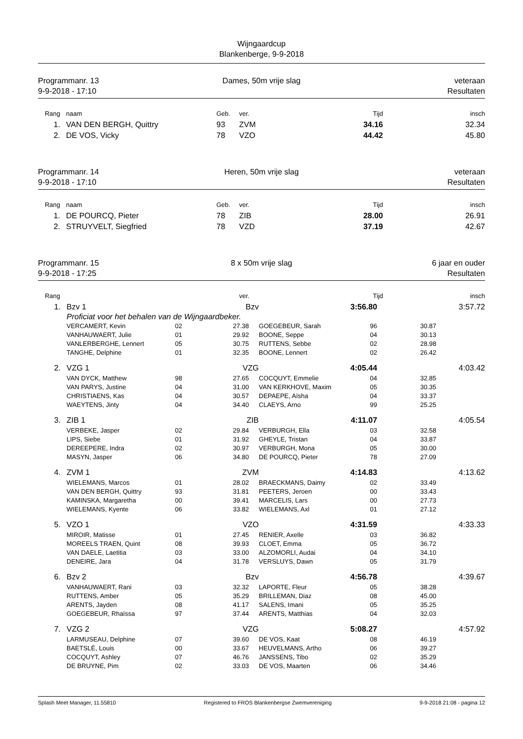Wijngaardcup
Blankenberge, 9-9-2018
Programmanr. 13
9-9-2018 - 17:10
Dames, 50m vrije slag
veteraan
Resultaten
| Rang | | naam | Geb. | ver. | Tijd | insch |
| --- | --- | --- | --- | --- | --- | --- |
| 1. | | VAN DEN BERGH, Quittry | 93 | ZVM | 34.16 | 32.34 |
| 2. | | DE VOS, Vicky | 78 | VZO | 44.42 | 45.80 |
Programmanr. 14
9-9-2018 - 17:10
Heren, 50m vrije slag
veteraan
Resultaten
| Rang | | naam | Geb. | ver. | Tijd | insch |
| --- | --- | --- | --- | --- | --- | --- |
| 1. | | DE POURCQ, Pieter | 78 | ZIB | 28.00 | 26.91 |
| 2. | | STRUYVELT, Siegfried | 78 | VZD | 37.19 | 42.67 |
Programmanr. 15
9-9-2018 - 17:25
8 x 50m vrije slag
6 jaar en ouder
Resultaten
| Rang | | | ver. | Tijd | insch |
| --- | --- | --- | --- | --- | --- |
| 1. | Bzv 1 | | Bzv | | 3:56.80 | | 3:57.72 | |
| | Proficiat voor het behalen van de Wijngaardbeker. | | | | | | | |
| | VERCAMERT, Kevin | 02 | 27.38 | | GOEGEBEUR, Sarah | 96 | 30.87 | |
| | VANHAUWAERT, Julie | 01 | 29.92 | | BOONE, Seppe | 04 | 30.13 | |
| | VANLERBERGHE, Lennert | 05 | 30.75 | | RUTTENS, Sebbe | 02 | 28.98 | |
| | TANGHE, Delphine | 01 | 32.35 | | BOONE, Lennert | 02 | 26.42 | |
| 2. | VZG 1 | | VZG | | 4:05.44 | | 4:03.42 | |
| | VAN DYCK, Matthew | 98 | 27.65 | | COCQUYT, Emmelie | 04 | 32.85 | |
| | VAN PARYS, Justine | 04 | 31.00 | | VAN KERKHOVE, Maxim | 05 | 30.35 | |
| | CHRISTIAENS, Kas | 04 | 30.57 | | DEPAEPE, Aïsha | 04 | 33.37 | |
| | WAEYTENS, Jinty | 04 | 34.40 | | CLAEYS, Arno | 99 | 25.25 | |
| 3. | ZIB 1 | | ZIB | | 4:11.07 | | 4:05.54 | |
| | VERBEKE, Jasper | 02 | 29.84 | | VERBURGH, Ella | 03 | 32.58 | |
| | LIPS, Siebe | 01 | 31.92 | | GHEYLE, Tristan | 04 | 33.87 | |
| | DEREEPERE, Indra | 02 | 30.97 | | VERBURGH, Mona | 05 | 30.00 | |
| | MASYN, Jasper | 06 | 34.80 | | DE POURCQ, Pieter | 78 | 27.09 | |
| 4. | ZVM 1 | | ZVM | | 4:14.83 | | 4:13.62 | |
| | WIELEMANS, Marcos | 01 | 28.02 | | BRAECKMANS, Daimy | 02 | 33.49 | |
| | VAN DEN BERGH, Quittry | 93 | 31.81 | | PEETERS, Jeroen | 00 | 33.43 | |
| | KAMINSKA, Margaretha | 00 | 39.41 | | MARCELIS, Lars | 00 | 27.73 | |
| | WIELEMANS, Kyente | 06 | 33.82 | | WIELEMANS, Axl | 01 | 27.12 | |
| 5. | VZO 1 | | VZO | | 4:31.59 | | 4:33.33 | |
| | MIROIR, Matisse | 01 | 27.45 | | RENIER, Axelle | 03 | 36.82 | |
| | MOREELS TRAEN, Quint | 08 | 39.93 | | CLOET, Emma | 05 | 36.72 | |
| | VAN DAELE, Laetitia | 03 | 33.00 | | ALZOMORLI, Audai | 04 | 34.10 | |
| | DENEIRE, Jara | 04 | 31.78 | | VERSLUYS, Dawn | 05 | 31.79 | |
| 6. | Bzv 2 | | Bzv | | 4:56.78 | | 4:39.67 | |
| | VANHAUWAERT, Rani | 03 | 32.32 | | LAPORTE, Fleur | 05 | 38.28 | |
| | RUTTENS, Amber | 05 | 35.29 | | BRILLEMAN, Diaz | 08 | 45.00 | |
| | ARENTS, Jayden | 08 | 41.17 | | SALENS, Imani | 05 | 35.25 | |
| | GOEGEBEUR, Rhaïssa | 97 | 37.44 | | ARENTS, Matthias | 04 | 32.03 | |
| 7. | VZG 2 | | VZG | | 5:08.27 | | 4:57.92 | |
| | LARMUSEAU, Delphine | 07 | 39.60 | | DE VOS, Kaat | 08 | 46.19 | |
| | BAETSLÉ, Louis | 00 | 33.67 | | HEUVELMANS, Artho | 06 | 39.27 | |
| | COCQUYT, Ashley | 07 | 46.76 | | JANSSENS, Tibo | 02 | 35.29 | |
| | DE BRUYNE, Pim | 02 | 33.03 | | DE VOS, Maarten | 06 | 34.46 | |
Splash Meet Manager, 11.55810 Registered to FROS Blankenbergse Zwemvereniging 9-9-2018 21:08 - pagina 12